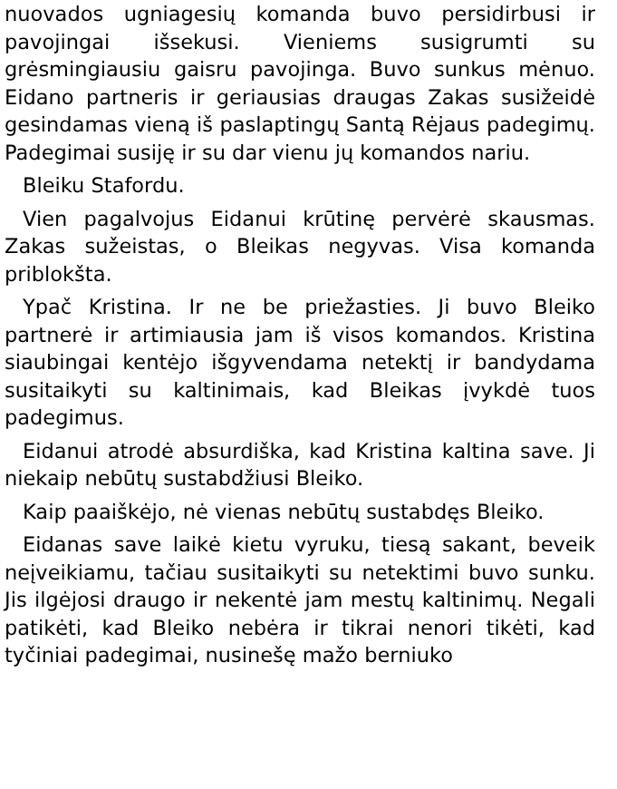nuovados ugniagesių komanda buvo persidir­busi ir pavojingai išsekusi. Vieniems susigrum­ti su grėsmingiausiu gaisru pavojinga. Buvo sunkus mėnuo. Eidano partneris ir geriausias draugas Zakas susižeidė gesindamas vieną iš paslaptingų Santą Rėjaus padegimų. Padegi­mai susiję ir su dar vienu jų komandos nariu.
Bleiku Stafordu.
Vien pagalvojus Eidanui krūtinę pervėrė skausmas. Zakas sužeistas, o Bleikas negyvas. Visa komanda priblokšta.
Ypač Kristina. Ir ne be priežasties. Ji buvo Bleiko partnerė ir artimiausia jam iš visos ko­mandos. Kristina siaubingai kentėjo išgyven­dama netektį ir bandydama susitaikyti su kal­tinimais, kad Bleikas įvykdė tuos padegimus.
Eidanui atrodė absurdiška, kad Kristina kalti­na save. Ji niekaip nebūtų sustabdžiusi Bleiko.
Kaip paaiškėjo, nė vienas nebūtų sustabdęs Bleiko.
Eidanas save laikė kietu vyruku, tiesą sa­kant, beveik neįveikiamu, tačiau susitaikyti su netektimi buvo sunku. Jis ilgėjosi draugo ir ne­kentė jam mestų kaltinimų. Negali patikėti, kad Bleiko nebėra ir tikrai nenori tikėti, kad tyčiniai padegimai, nusinešę mažo berniuko